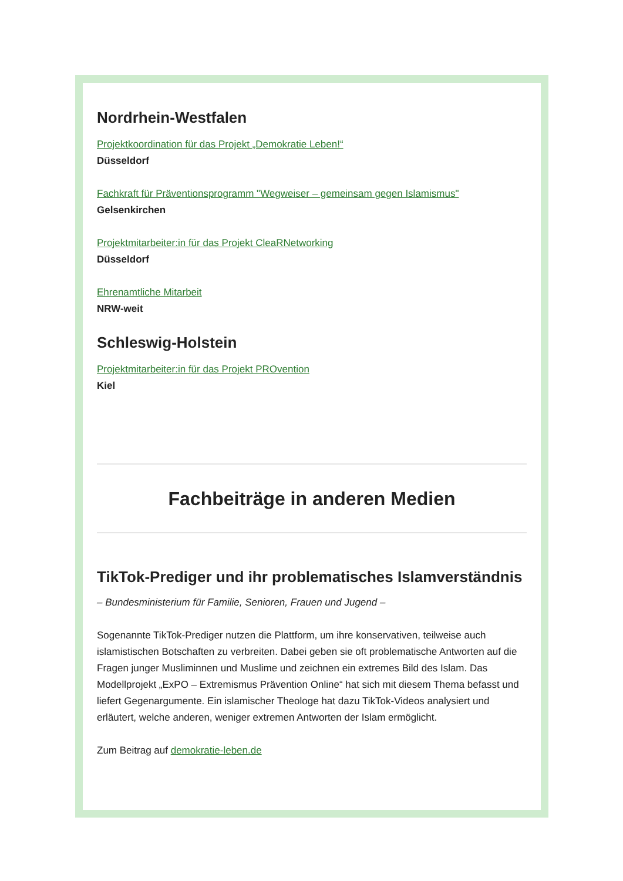Nordrhein-Westfalen
Projektkoordination für das Projekt „Demokratie Leben!“Düsseldorf
Fachkraft für Präventionsprogramm "Wegweiser – gemeinsam gegen Islamismus"
Gelsenkirchen
Projektmitarbeiter:in für das Projekt CleaRNetworking
Düsseldorf
Ehrenamtliche Mitarbeit
NRW-weit
Schleswig-Holstein
Projektmitarbeiter:in für das Projekt PROvention
Kiel
Fachbeiträge in anderen Medien
TikTok-Prediger und ihr problematisches Islamverständnis
– Bundesministerium für Familie, Senioren, Frauen und Jugend –
Sogenannte TikTok-Prediger nutzen die Plattform, um ihre konservativen, teilweise auch islamistischen Botschaften zu verbreiten. Dabei geben sie oft problematische Antworten auf die Fragen junger Musliminnen und Muslime und zeichnen ein extremes Bild des Islam. Das Modellprojekt „ExPO – Extremismus Prävention Online“ hat sich mit diesem Thema befasst und liefert Gegenargumente. Ein islamischer Theologe hat dazu TikTok-Videos analysiert und erläutert, welche anderen, weniger extremen Antworten der Islam ermöglicht.
Zum Beitrag auf demokratie-leben.de